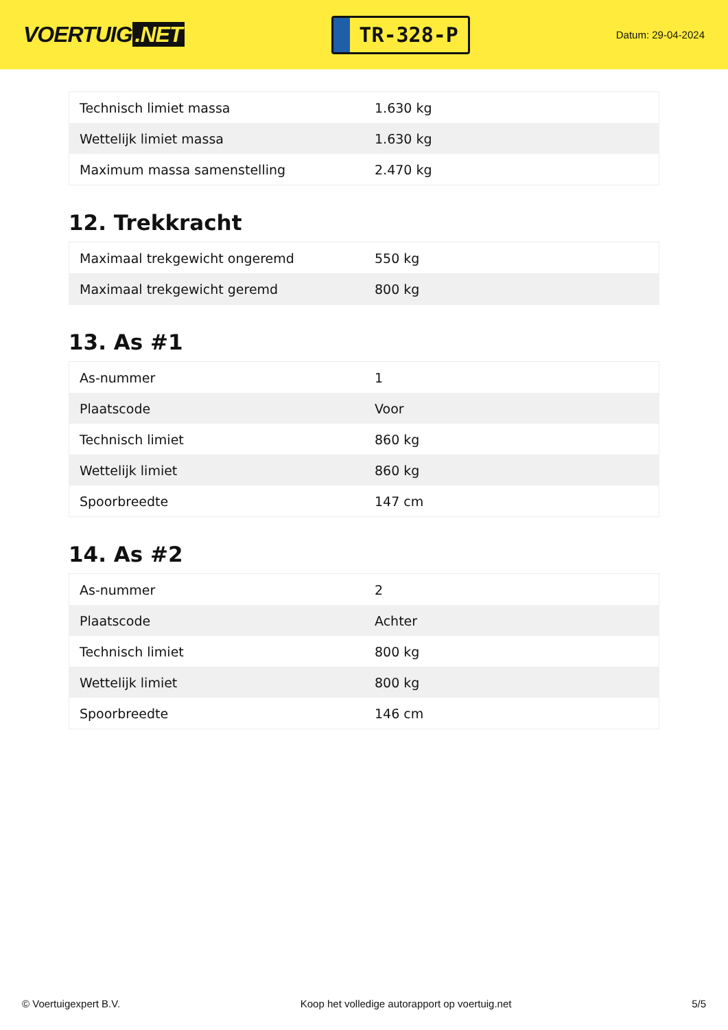VOERTUIG.NET
TR-328-P
Datum: 29-04-2024
| Technisch limiet massa | 1.630 kg |
| Wettelijk limiet massa | 1.630 kg |
| Maximum massa samenstelling | 2.470 kg |
12. Trekkracht
| Maximaal trekgewicht ongeremd | 550 kg |
| Maximaal trekgewicht geremd | 800 kg |
13. As #1
| As-nummer | 1 |
| Plaatscode | Voor |
| Technisch limiet | 860 kg |
| Wettelijk limiet | 860 kg |
| Spoorbreedte | 147 cm |
14. As #2
| As-nummer | 2 |
| Plaatscode | Achter |
| Technisch limiet | 800 kg |
| Wettelijk limiet | 800 kg |
| Spoorbreedte | 146 cm |
© Voertuigexpert B.V. Koop het volledige autorapport op voertuig.net 5/5